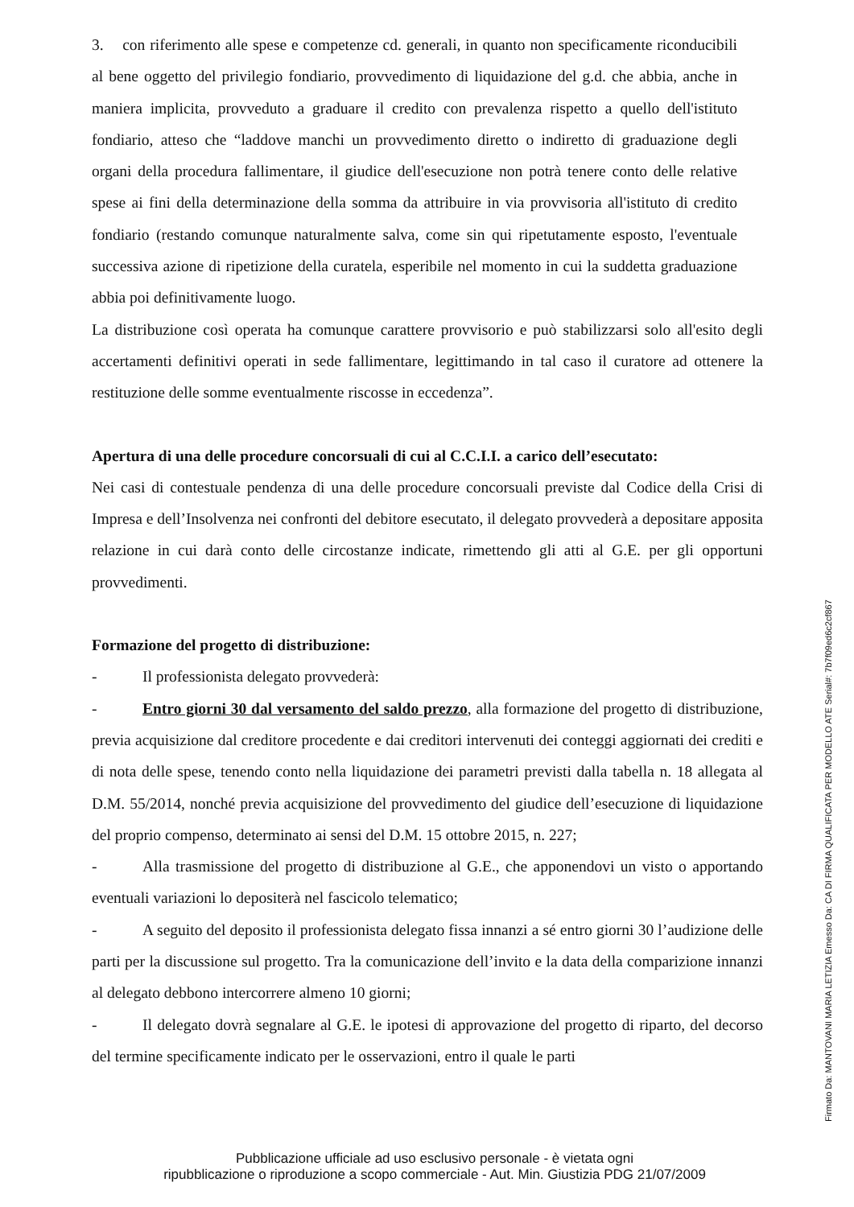3. con riferimento alle spese e competenze cd. generali, in quanto non specificamente riconducibili al bene oggetto del privilegio fondiario, provvedimento di liquidazione del g.d. che abbia, anche in maniera implicita, provveduto a graduare il credito con prevalenza rispetto a quello dell'istituto fondiario, atteso che “laddove manchi un provvedimento diretto o indiretto di graduazione degli organi della procedura fallimentare, il giudice dell'esecuzione non potrà tenere conto delle relative spese ai fini della determinazione della somma da attribuire in via provvisoria all'istituto di credito fondiario (restando comunque naturalmente salva, come sin qui ripetutamente esposto, l'eventuale successiva azione di ripetizione della curatela, esperibile nel momento in cui la suddetta graduazione abbia poi definitivamente luogo.
La distribuzione così operata ha comunque carattere provvisorio e può stabilizzarsi solo all'esito degli accertamenti definitivi operati in sede fallimentare, legittimando in tal caso il curatore ad ottenere la restituzione delle somme eventualmente riscosse in eccedenza”.
Apertura di una delle procedure concorsuali di cui al C.C.I.I. a carico dell’esecutato:
Nei casi di contestuale pendenza di una delle procedure concorsuali previste dal Codice della Crisi di Impresa e dell’Insolvenza nei confronti del debitore esecutato, il delegato provvederà a depositare apposita relazione in cui darà conto delle circostanze indicate, rimettendo gli atti al G.E. per gli opportuni provvedimenti.
Formazione del progetto di distribuzione:
- Il professionista delegato provvederà:
- Entro giorni 30 dal versamento del saldo prezzo, alla formazione del progetto di distribuzione, previa acquisizione dal creditore procedente e dai creditori intervenuti dei conteggi aggiornati dei crediti e di nota delle spese, tenendo conto nella liquidazione dei parametri previsti dalla tabella n. 18 allegata al D.M. 55/2014, nonché previa acquisizione del provvedimento del giudice dell’esecuzione di liquidazione del proprio compenso, determinato ai sensi del D.M. 15 ottobre 2015, n. 227;
- Alla trasmissione del progetto di distribuzione al G.E., che apponendovi un visto o apportando eventuali variazioni lo depositerà nel fascicolo telematico;
- A seguito del deposito il professionista delegato fissa innanzi a sé entro giorni 30 l’audizione delle parti per la discussione sul progetto. Tra la comunicazione dell’invito e la data della comparizione innanzi al delegato debbono intercorrere almeno 10 giorni;
- Il delegato dovrà segnalare al G.E. le ipotesi di approvazione del progetto di riparto, del decorso del termine specificamente indicato per le osservazioni, entro il quale le parti
Firmato Da: MANTOVANI MARIA LETIZIA Emesso Da: CA DI FIRMA QUALIFICATA PER MODELLO ATE Serial#: 7b7f09ed6c2cf867
Pubblicazione ufficiale ad uso esclusivo personale - è vietata ogni
ripubblicazione o riproduzione a scopo commerciale - Aut. Min. Giustizia PDG 21/07/2009